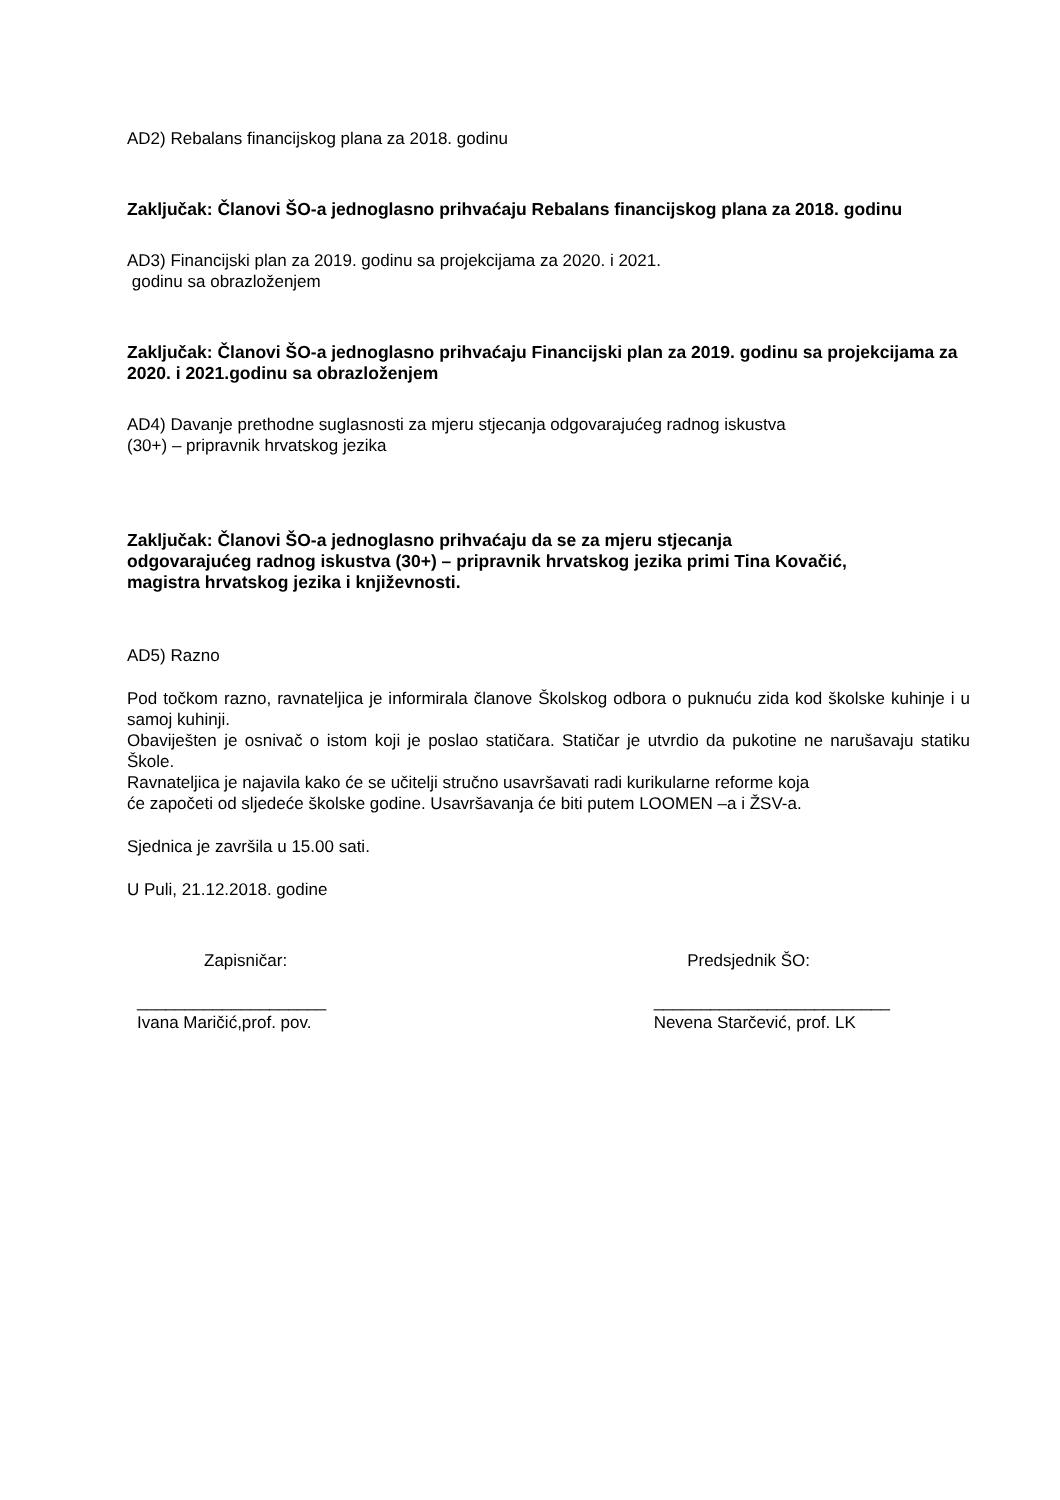AD2) Rebalans financijskog plana za 2018. godinu
Zaključak: Članovi ŠO-a jednoglasno prihvaćaju Rebalans financijskog plana za 2018. godinu
AD3) Financijski plan za 2019. godinu sa projekcijama za 2020. i 2021.
godinu sa obrazloženjem
Zaključak: Članovi ŠO-a jednoglasno prihvaćaju Financijski plan za 2019. godinu sa projekcijama za 2020. i 2021.godinu sa obrazloženjem
AD4) Davanje prethodne suglasnosti za mjeru stjecanja odgovarajućeg radnog iskustva
(30+) – pripravnik hrvatskog jezika
Zaključak: Članovi ŠO-a jednoglasno prihvaćaju da se za mjeru stjecanja
odgovarajućeg radnog iskustva (30+) – pripravnik hrvatskog jezika primi Tina Kovačić,
magistra hrvatskog jezika i književnosti.
AD5) Razno
Pod točkom razno, ravnateljica je informirala članove Školskog odbora o puknuću zida kod školske kuhinje i u samoj kuhinji.
Obaviješten je osnivač o istom koji je poslao statičara. Statičar je utvrdio da pukotine ne narušavaju statiku Škole.
Ravnateljica je najavila kako će se učitelji stručno usavršavati radi kurikularne reforme koja
će započeti od sljedeće školske godine. Usavršavanja će biti putem LOOMEN –a i ŽSV-a.
Sjednica je završila u 15.00 sati.
U Puli, 21.12.2018. godine
Zapisničar: Predsjednik ŠO:
____________________
Ivana Maričić,prof. pov. _________________________
Nevena Starčević, prof. LK